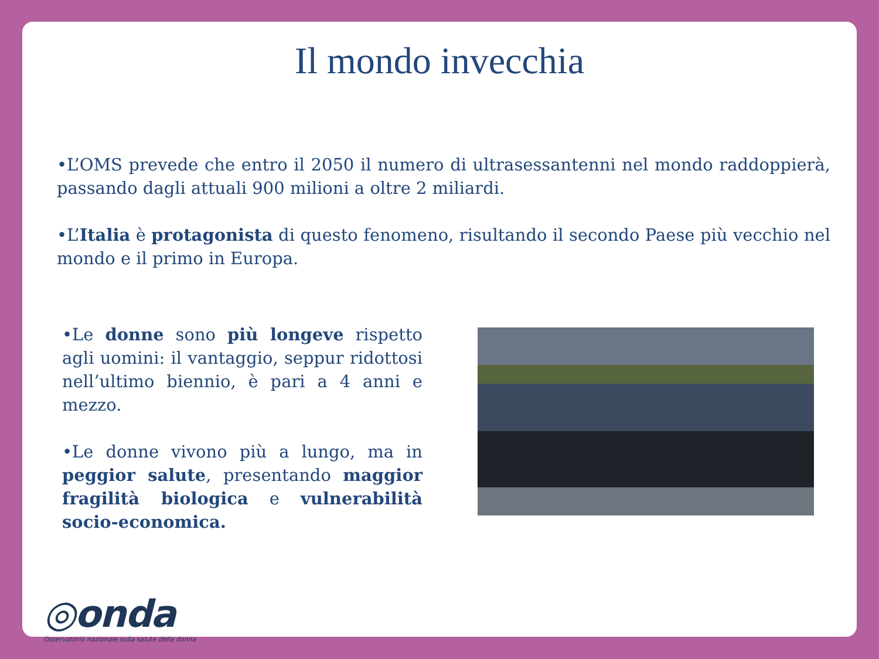Il mondo invecchia
•L’OMS prevede che entro il 2050 il numero di ultrasessantenni nel mondo raddoppierà, passando dagli attuali 900 milioni a oltre 2 miliardi.
•L’Italia è protagonista di questo fenomeno, risultando il secondo Paese più vecchio nel mondo e il primo in Europa.
•Le donne sono più longeve rispetto agli uomini: il vantaggio, seppur ridottosi nell’ultimo biennio, è pari a 4 anni e mezzo.
•Le donne vivono più a lungo, ma in peggior salute, presentando maggior fragilità biologica e vulnerabilità socio-economica.
◎onda
Osservatorio nazionale sulla salute della donna